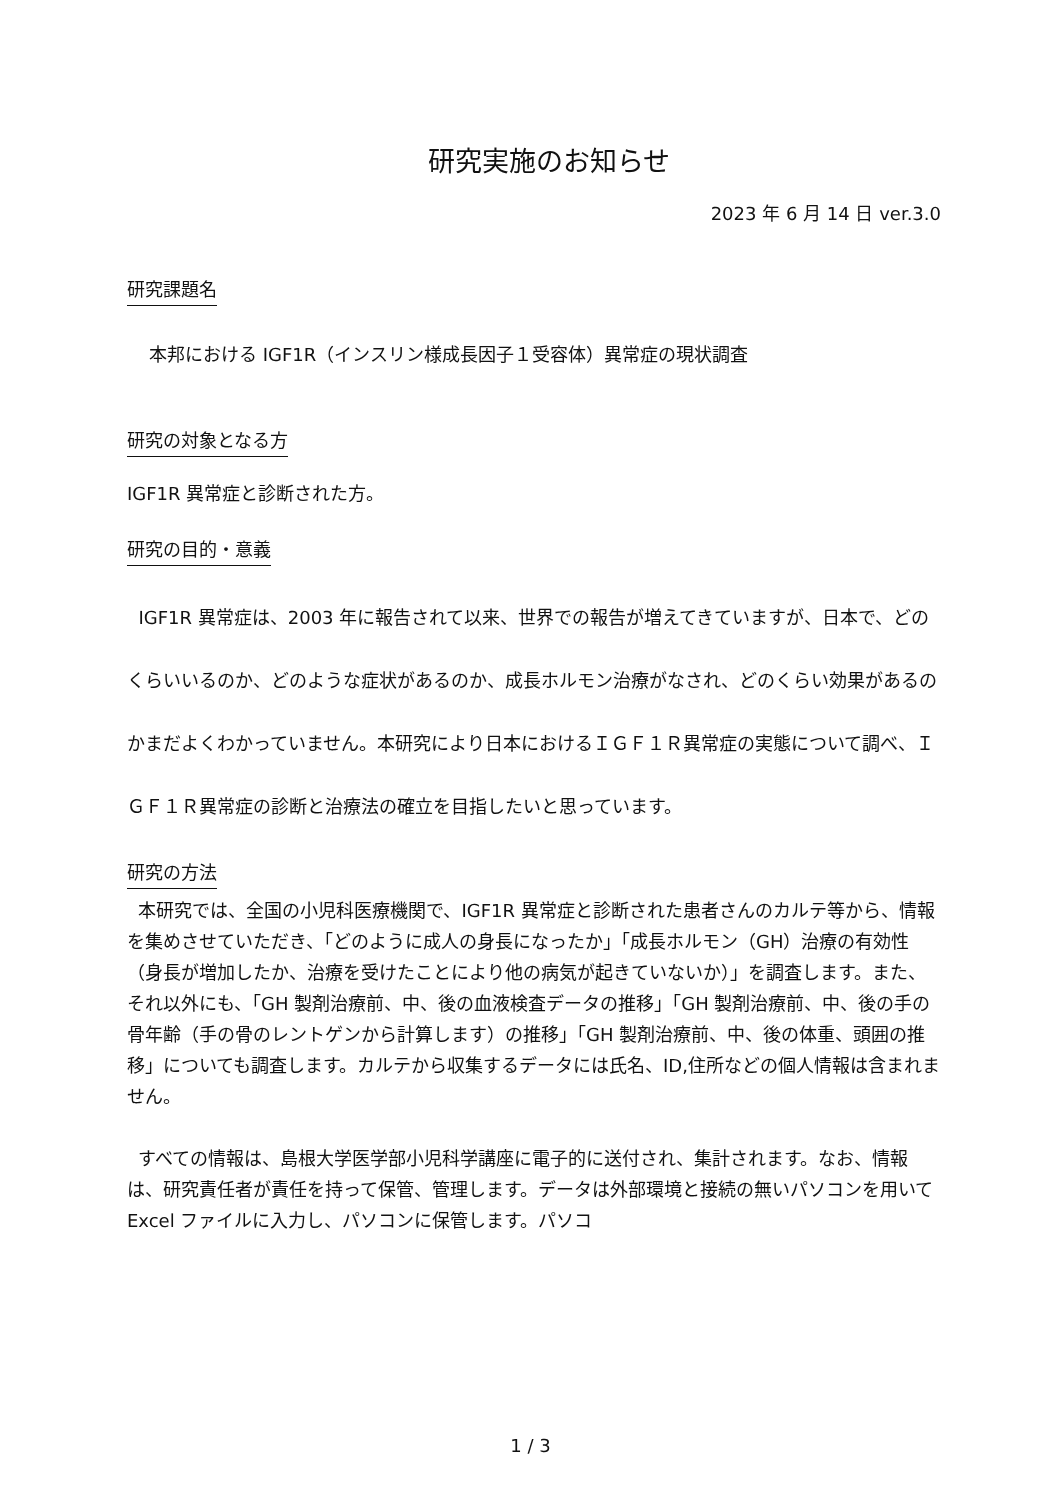研究実施のお知らせ
2023 年 6 月 14 日 ver.3.0
研究課題名
本邦における IGF1R（インスリン様成長因子１受容体）異常症の現状調査
研究の対象となる方
IGF1R 異常症と診断された方。
研究の目的・意義
IGF1R 異常症は、2003 年に報告されて以来、世界での報告が増えてきていますが、日本で、どのくらいいるのか、どのような症状があるのか、成長ホルモン治療がなされ、どのくらい効果があるのかまだよくわかっていません。本研究により日本におけるＩＧＦ１Ｒ異常症の実態について調べ、ＩＧＦ１Ｒ異常症の診断と治療法の確立を目指したいと思っています。
研究の方法
本研究では、全国の小児科医療機関で、IGF1R 異常症と診断された患者さんのカルテ等から、情報を集めさせていただき、「どのように成人の身長になったか」「成長ホルモン（GH）治療の有効性（身長が増加したか、治療を受けたことにより他の病気が起きていないか）」を調査します。また、それ以外にも、「GH 製剤治療前、中、後の血液検査データの推移」「GH 製剤治療前、中、後の手の骨年齢（手の骨のレントゲンから計算します）の推移」「GH 製剤治療前、中、後の体重、頭囲の推移」についても調査します。カルテから収集するデータには氏名、ID,住所などの個人情報は含まれません。
すべての情報は、島根大学医学部小児科学講座に電子的に送付され、集計されます。なお、情報は、研究責任者が責任を持って保管、管理します。データは外部環境と接続の無いパソコンを用いて Excel ファイルに入力し、パソコンに保管します。パソコ
1 / 3